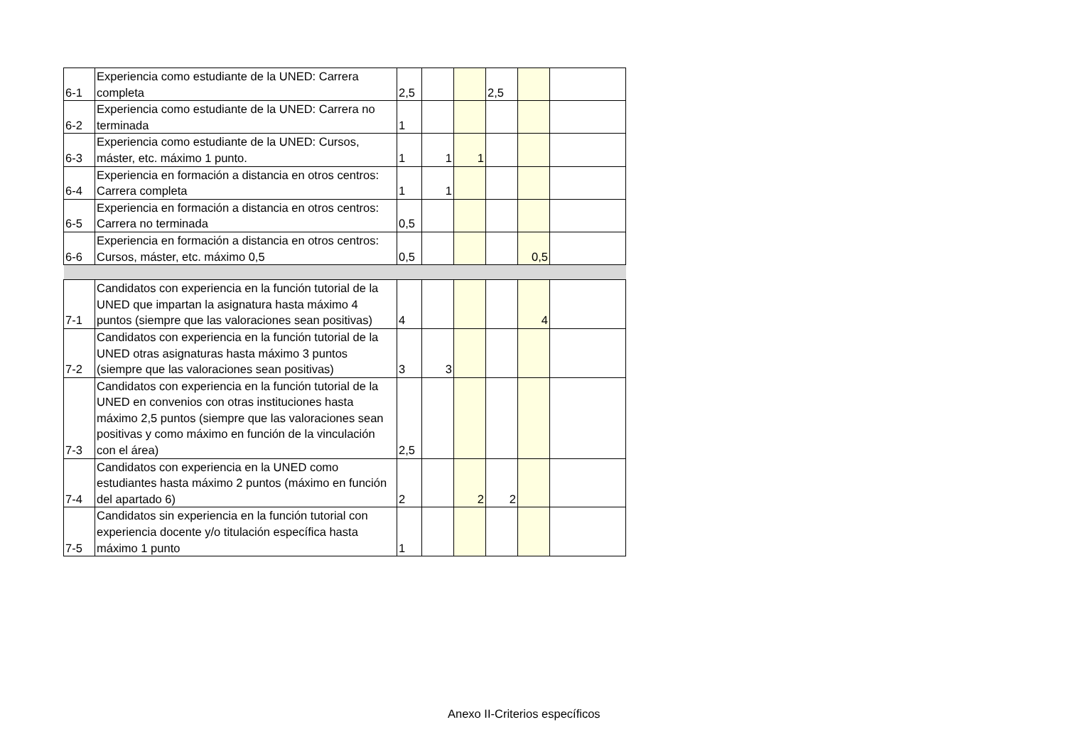| 6-1 | Experiencia como estudiante de la UNED: Carrera completa | 2,5 | | | 2,5 | | |
| 6-2 | Experiencia como estudiante de la UNED: Carrera no terminada | 1 | | | | | |
| 6-3 | Experiencia como estudiante de la UNED: Cursos, máster, etc. máximo 1 punto. | 1 | 1 | 1 | | | |
| 6-4 | Experiencia en formación a distancia en otros centros: Carrera completa | 1 | 1 | | | | |
| 6-5 | Experiencia en formación a distancia en otros centros: Carrera no terminada | 0,5 | | | | | |
| 6-6 | Experiencia en formación a distancia en otros centros: Cursos, máster, etc. máximo 0,5 | 0,5 | | | | 0,5 | |
| 7-1 | Candidatos con experiencia en la función tutorial de la UNED que impartan la asignatura hasta máximo 4 puntos (siempre que las valoraciones sean positivas) | 4 | | | | 4 | |
| 7-2 | Candidatos con experiencia en la función tutorial de la UNED otras asignaturas hasta máximo 3 puntos (siempre que las valoraciones sean positivas) | 3 | 3 | | | | |
| 7-3 | Candidatos con experiencia en la función tutorial de la UNED en convenios con otras instituciones hasta máximo 2,5 puntos (siempre que las valoraciones sean positivas y como máximo en función de la vinculación con el área) | 2,5 | | | | | |
| 7-4 | Candidatos con experiencia en la UNED como estudiantes hasta máximo 2 puntos (máximo en función del apartado 6) | 2 | | 2 | 2 | | |
| 7-5 | Candidatos sin experiencia en la función tutorial con experiencia docente y/o titulación específica hasta máximo 1 punto | 1 | | | | | |
Anexo II-Criterios específicos